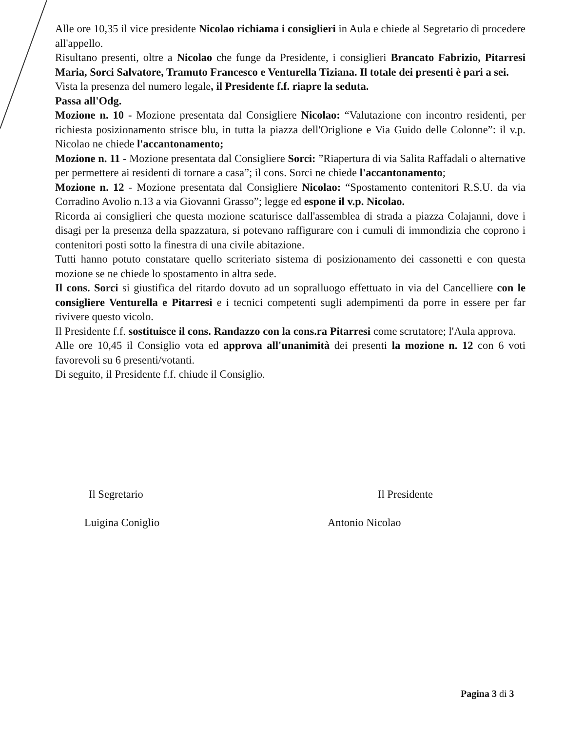Alle ore 10,35 il vice presidente Nicolao richiama i consiglieri in Aula e chiede al Segretario di procedere all'appello.
Risultano presenti, oltre a Nicolao che funge da Presidente, i consiglieri Brancato Fabrizio, Pitarresi Maria, Sorci Salvatore, Tramuto Francesco e Venturella Tiziana. Il totale dei presenti è pari a sei.
Vista la presenza del numero legale, il Presidente f.f. riapre la seduta.
Passa all'Odg.
Mozione n. 10 - Mozione presentata dal Consigliere Nicolao: “Valutazione con incontro residenti, per richiesta posizionamento strisce blu, in tutta la piazza dell'Origlione e Via Guido delle Colonne”: il v.p. Nicolao ne chiede l'accantonamento;
Mozione n. 11 - Mozione presentata dal Consigliere Sorci: ”Riapertura di via Salita Raffadali o alternative per permettere ai residenti di tornare a casa”; il cons. Sorci ne chiede l'accantonamento;
Mozione n. 12 - Mozione presentata dal Consigliere Nicolao: “Spostamento contenitori R.S.U. da via Corradino Avolio n.13 a via Giovanni Grasso”; legge ed espone il v.p. Nicolao.
Ricorda ai consiglieri che questa mozione scaturisce dall'assemblea di strada a piazza Colajanni, dove i disagi per la presenza della spazzatura, si potevano raffigurare con i cumuli di immondizia che coprono i contenitori posti sotto la finestra di una civile abitazione.
Tutti hanno potuto constatare quello scriteriato sistema di posizionamento dei cassonetti e con questa mozione se ne chiede lo spostamento in altra sede.
Il cons. Sorci si giustifica del ritardo dovuto ad un sopralluogo effettuato in via del Cancelliere con le consigliere Venturella e Pitarresi e i tecnici competenti sugli adempimenti da porre in essere per far rivivere questo vicolo.
Il Presidente f.f. sostituisce il cons. Randazzo con la cons.ra Pitarresi come scrutatore; l'Aula approva.
Alle ore 10,45 il Consiglio vota ed approva all'unanimità dei presenti la mozione n. 12 con 6 voti favorevoli su 6 presenti/votanti.
Di seguito, il Presidente f.f. chiude il Consiglio.
Il Segretario Il Presidente
Luigina Coniglio Antonio Nicolao
Pagina 3 di 3